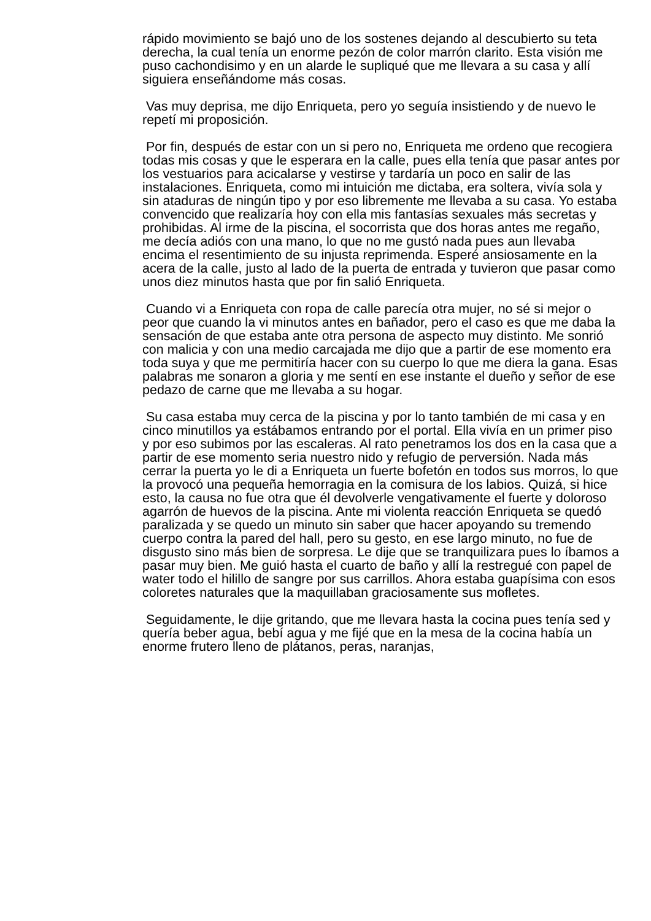rápido movimiento se bajó uno de los sostenes dejando al descubierto su teta derecha, la cual tenía un enorme pezón de color marrón clarito. Esta visión me puso cachondisimo y en un alarde le supliqué que me llevara a su casa y allí siguiera enseñándome más cosas.
Vas muy deprisa, me dijo Enriqueta, pero yo seguía insistiendo y de nuevo le repetí mi proposición.
Por fin, después de estar con un si pero no, Enriqueta me ordeno que recogiera todas mis cosas y que le esperara en la calle, pues ella tenía que pasar antes por los vestuarios para acicalarse y vestirse y tardaría un poco en salir de las instalaciones. Enriqueta, como mi intuición me dictaba, era soltera, vivía sola y sin ataduras de ningún tipo y por eso libremente me llevaba a su casa. Yo estaba convencido que realizaría hoy con ella mis fantasías sexuales más secretas y prohibidas. Al irme de la piscina, el socorrista que dos horas antes me regaño, me decía adiós con una mano, lo que no me gustó nada pues aun llevaba encima el resentimiento de su injusta reprimenda. Esperé ansiosamente en la acera de la calle, justo al lado de la puerta de entrada y tuvieron que pasar como unos diez minutos hasta que por fin salió Enriqueta.
Cuando vi a Enriqueta con ropa de calle parecía otra mujer, no sé si mejor o peor que cuando la vi minutos antes en bañador, pero el caso es que me daba la sensación de que estaba ante otra persona de aspecto muy distinto. Me sonrió con malicia y con una medio carcajada me dijo que a partir de ese momento era toda suya y que me permitiría hacer con su cuerpo lo que me diera la gana. Esas palabras me sonaron a gloria y me sentí en ese instante el dueño y señor de ese pedazo de carne que me llevaba a su hogar.
Su casa estaba muy cerca de la piscina y por lo tanto también de mi casa y en cinco minutillos ya estábamos entrando por el portal. Ella vivía en un primer piso y por eso subimos por las escaleras. Al rato penetramos los dos en la casa que a partir de ese momento seria nuestro nido y refugio de perversión. Nada más cerrar la puerta yo le di a Enriqueta un fuerte bofetón en todos sus morros, lo que la provocó una pequeña hemorragia en la comisura de los labios. Quizá, si hice esto, la causa no fue otra que él devolverle vengativamente el fuerte y doloroso agarrón de huevos de la piscina. Ante mi violenta reacción Enriqueta se quedó paralizada y se quedo un minuto sin saber que hacer apoyando su tremendo cuerpo contra la pared del hall, pero su gesto, en ese largo minuto, no fue de disgusto sino más bien de sorpresa. Le dije que se tranquilizara pues lo íbamos a pasar muy bien. Me guió hasta el cuarto de baño y allí la restregué con papel de water todo el hilillo de sangre por sus carrillos. Ahora estaba guapísima con esos coloretes naturales que la maquillaban graciosamente sus mofletes.
Seguidamente, le dije gritando, que me llevara hasta la cocina pues tenía sed y quería beber agua, bebí agua y me fijé que en la mesa de la cocina había un enorme frutero lleno de plátanos, peras, naranjas,